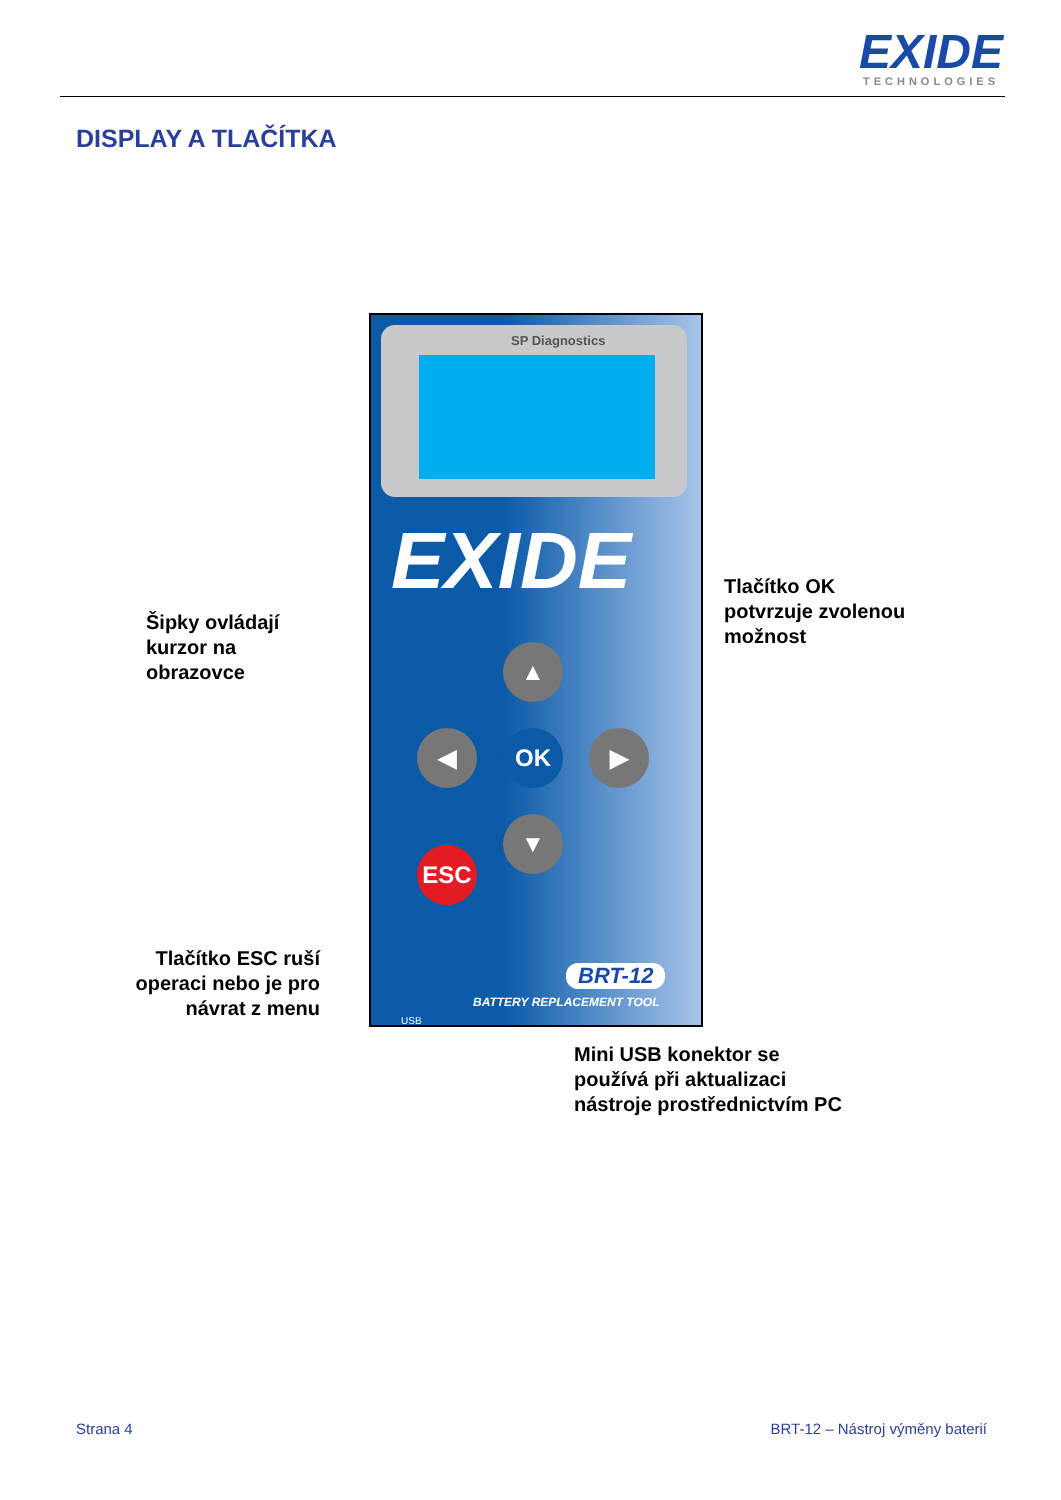EXIDE
TECHNOLOGIES
DISPLAY A TLAČÍTKA
SP Diagnostics
EXIDE
▲
◀ OK ▶
▼
ESC
BRT-12
BATTERY REPLACEMENT TOOL
USB
Šipky ovládají
kurzor na
obrazovce
Tlačítko OK
potvrzuje zvolenou
možnost
Tlačítko ESC ruší operaci nebo je pro návrat z menu
Mini USB konektor se
používá při aktualizaci
nástroje prostřednictvím PC
Strana 4
BRT-12 – Nástroj výměny baterií